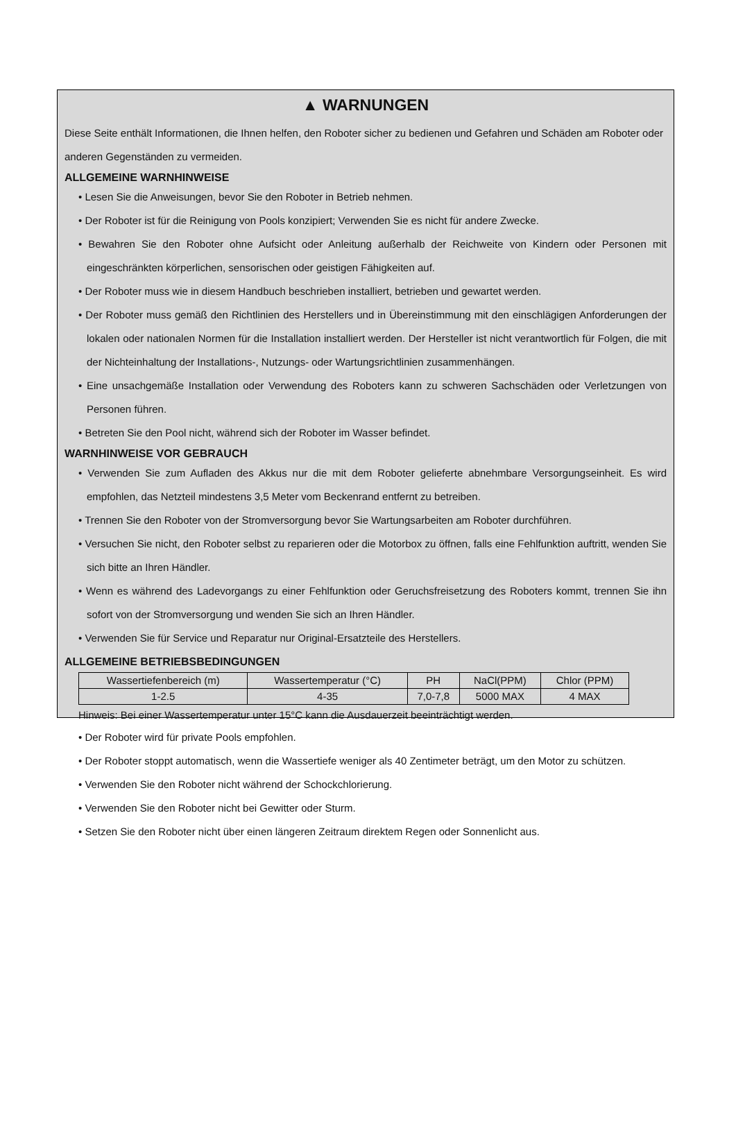▲ WARNUNGEN
Diese Seite enthält Informationen, die Ihnen helfen, den Roboter sicher zu bedienen und Gefahren und Schäden am Roboter oder anderen Gegenständen zu vermeiden.
ALLGEMEINE WARNHINWEISE
• Lesen Sie die Anweisungen, bevor Sie den Roboter in Betrieb nehmen.
• Der Roboter ist für die Reinigung von Pools konzipiert; Verwenden Sie es nicht für andere Zwecke.
• Bewahren Sie den Roboter ohne Aufsicht oder Anleitung außerhalb der Reichweite von Kindern oder Personen mit eingeschränkten körperlichen, sensorischen oder geistigen Fähigkeiten auf.
• Der Roboter muss wie in diesem Handbuch beschrieben installiert, betrieben und gewartet werden.
• Der Roboter muss gemäß den Richtlinien des Herstellers und in Übereinstimmung mit den einschlägigen Anforderungen der lokalen oder nationalen Normen für die Installation installiert werden. Der Hersteller ist nicht verantwortlich für Folgen, die mit der Nichteinhaltung der Installations-, Nutzungs- oder Wartungsrichtlinien zusammenhängen.
• Eine unsachgemäße Installation oder Verwendung des Roboters kann zu schweren Sachschäden oder Verletzungen von Personen führen.
• Betreten Sie den Pool nicht, während sich der Roboter im Wasser befindet.
WARNHINWEISE VOR GEBRAUCH
• Verwenden Sie zum Aufladen des Akkus nur die mit dem Roboter gelieferte abnehmbare Versorgungseinheit. Es wird empfohlen, das Netzteil mindestens 3,5 Meter vom Beckenrand entfernt zu betreiben.
• Trennen Sie den Roboter von der Stromversorgung bevor Sie Wartungsarbeiten am Roboter durchführen.
• Versuchen Sie nicht, den Roboter selbst zu reparieren oder die Motorbox zu öffnen, falls eine Fehlfunktion auftritt, wenden Sie sich bitte an Ihren Händler.
• Wenn es während des Ladevorgangs zu einer Fehlfunktion oder Geruchsfreisetzung des Roboters kommt, trennen Sie ihn sofort von der Stromversorgung und wenden Sie sich an Ihren Händler.
• Verwenden Sie für Service und Reparatur nur Original-Ersatzteile des Herstellers.
ALLGEMEINE BETRIEBSBEDINGUNGEN
| Wassertiefenbereich (m) | Wassertemperatur (°C) | PH | NaCl(PPM) | Chlor (PPM) |
| 1-2.5 | 4-35 | 7,0-7,8 | 5000 MAX | 4 MAX |
Hinweis: Bei einer Wassertemperatur unter 15°C kann die Ausdauerzeit beeinträchtigt werden.
• Der Roboter wird für private Pools empfohlen.
• Der Roboter stoppt automatisch, wenn die Wassertiefe weniger als 40 Zentimeter beträgt, um den Motor zu schützen.
• Verwenden Sie den Roboter nicht während der Schockchlorierung.
• Verwenden Sie den Roboter nicht bei Gewitter oder Sturm.
• Setzen Sie den Roboter nicht über einen längeren Zeitraum direktem Regen oder Sonnenlicht aus.